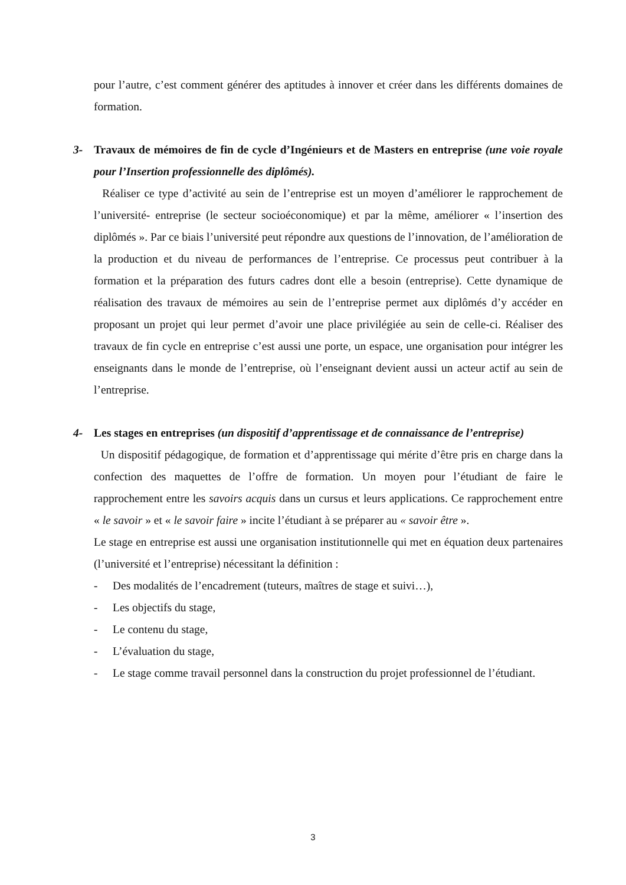pour l’autre, c’est comment générer des aptitudes à innover et créer dans les différents domaines de formation.
3- Travaux de mémoires de fin de cycle d’Ingénieurs et de Masters en entreprise (une voie royale pour l’Insertion professionnelle des diplômés).
Réaliser ce type d’activité au sein de l’entreprise est un moyen d’améliorer le rapprochement de l’université- entreprise (le secteur socioéconomique) et par la même, améliorer « l’insertion des diplômés ». Par ce biais l’université peut répondre aux questions de l’innovation, de l’amélioration de la production et du niveau de performances de l’entreprise. Ce processus peut contribuer à la formation et la préparation des futurs cadres dont elle a besoin (entreprise). Cette dynamique de réalisation des travaux de mémoires au sein de l’entreprise permet aux diplômés d’y accéder en proposant un projet qui leur permet d’avoir une place privilégiée au sein de celle-ci. Réaliser des travaux de fin cycle en entreprise c’est aussi une porte, un espace, une organisation pour intégrer les enseignants dans le monde de l’entreprise, où l’enseignant devient aussi un acteur actif au sein de l’entreprise.
4- Les stages en entreprises (un dispositif d’apprentissage et de connaissance de l’entreprise)
Un dispositif pédagogique, de formation et d’apprentissage qui mérite d’être pris en charge dans la confection des maquettes de l’offre de formation. Un moyen pour l’étudiant de faire le rapprochement entre les savoirs acquis dans un cursus et leurs applications. Ce rapprochement entre « le savoir » et « le savoir faire » incite l’étudiant à se préparer au « savoir être ».
Le stage en entreprise est aussi une organisation institutionnelle qui met en équation deux partenaires (l’université et l’entreprise) nécessitant la définition :
- Des modalités de l’encadrement (tuteurs, maîtres de stage et suivi…),
- Les objectifs du stage,
- Le contenu du stage,
- L’évaluation du stage,
- Le stage comme travail personnel dans la construction du projet professionnel de l’étudiant.
3